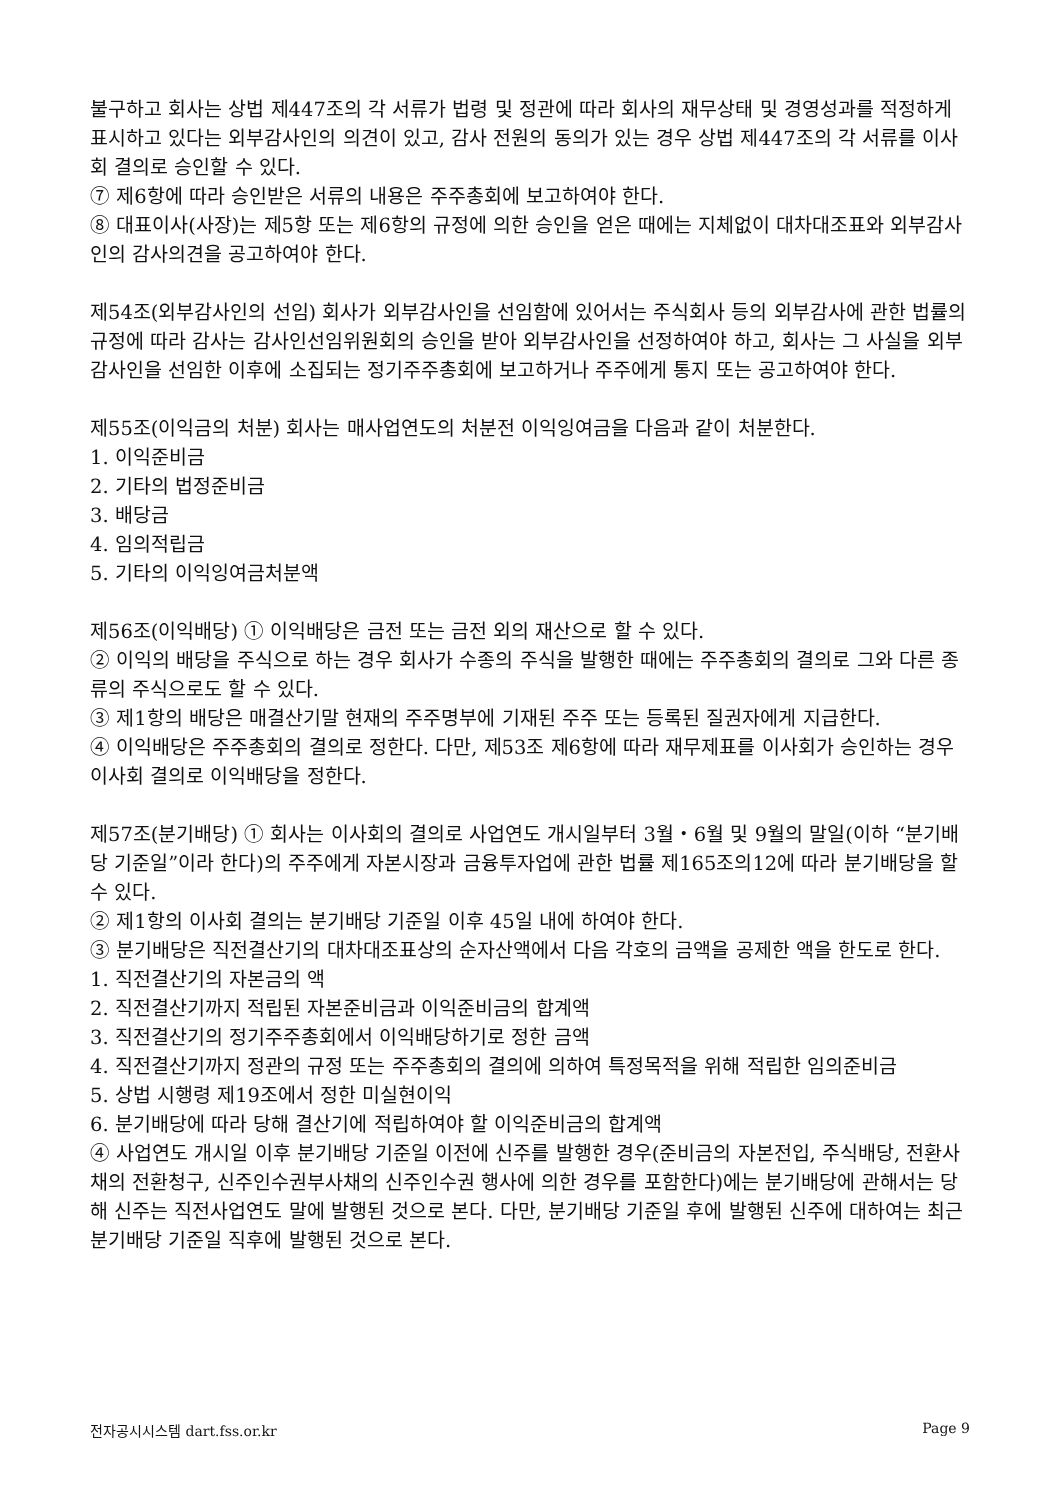불구하고 회사는 상법 제447조의 각 서류가 법령 및 정관에 따라 회사의 재무상태 및 경영성과를 적정하게 표시하고 있다는 외부감사인의 의견이 있고, 감사 전원의 동의가 있는 경우 상법 제447조의 각 서류를 이사회 결의로 승인할 수 있다.
⑦ 제6항에 따라 승인받은 서류의 내용은 주주총회에 보고하여야 한다.
⑧ 대표이사(사장)는 제5항 또는 제6항의 규정에 의한 승인을 얻은 때에는 지체없이 대차대조표와 외부감사인의 감사의견을 공고하여야 한다.
제54조(외부감사인의 선임) 회사가 외부감사인을 선임함에 있어서는 주식회사 등의 외부감사에 관한 법률의 규정에 따라 감사는 감사인선임위원회의 승인을 받아 외부감사인을 선정하여야 하고, 회사는 그 사실을 외부감사인을 선임한 이후에 소집되는 정기주주총회에 보고하거나 주주에게 통지 또는 공고하여야 한다.
제55조(이익금의 처분) 회사는 매사업연도의 처분전 이익잉여금을 다음과 같이 처분한다.
1. 이익준비금
2. 기타의 법정준비금
3. 배당금
4. 임의적립금
5. 기타의 이익잉여금처분액
제56조(이익배당) ① 이익배당은 금전 또는 금전 외의 재산으로 할 수 있다.
② 이익의 배당을 주식으로 하는 경우 회사가 수종의 주식을 발행한 때에는 주주총회의 결의로 그와 다른 종류의 주식으로도 할 수 있다.
③ 제1항의 배당은 매결산기말 현재의 주주명부에 기재된 주주 또는 등록된 질권자에게 지급한다.
④ 이익배당은 주주총회의 결의로 정한다. 다만, 제53조 제6항에 따라 재무제표를 이사회가 승인하는 경우 이사회 결의로 이익배당을 정한다.
제57조(분기배당) ① 회사는 이사회의 결의로 사업연도 개시일부터 3월・6월 및 9월의 말일(이하 “분기배당 기준일”이라 한다)의 주주에게 자본시장과 금융투자업에 관한 법률 제165조의12에 따라 분기배당을 할 수 있다.
② 제1항의 이사회 결의는 분기배당 기준일 이후 45일 내에 하여야 한다.
③ 분기배당은 직전결산기의 대차대조표상의 순자산액에서 다음 각호의 금액을 공제한 액을 한도로 한다.
1. 직전결산기의 자본금의 액
2. 직전결산기까지 적립된 자본준비금과 이익준비금의 합계액
3. 직전결산기의 정기주주총회에서 이익배당하기로 정한 금액
4. 직전결산기까지 정관의 규정 또는 주주총회의 결의에 의하여 특정목적을 위해 적립한 임의준비금
5. 상법 시행령 제19조에서 정한 미실현이익
6. 분기배당에 따라 당해 결산기에 적립하여야 할 이익준비금의 합계액
④ 사업연도 개시일 이후 분기배당 기준일 이전에 신주를 발행한 경우(준비금의 자본전입, 주식배당, 전환사채의 전환청구, 신주인수권부사채의 신주인수권 행사에 의한 경우를 포함한다)에는 분기배당에 관해서는 당해 신주는 직전사업연도 말에 발행된 것으로 본다. 다만, 분기배당 기준일 후에 발행된 신주에 대하여는 최근 분기배당 기준일 직후에 발행된 것으로 본다.
전자공시시스템 dart.fss.or.kr Page 9